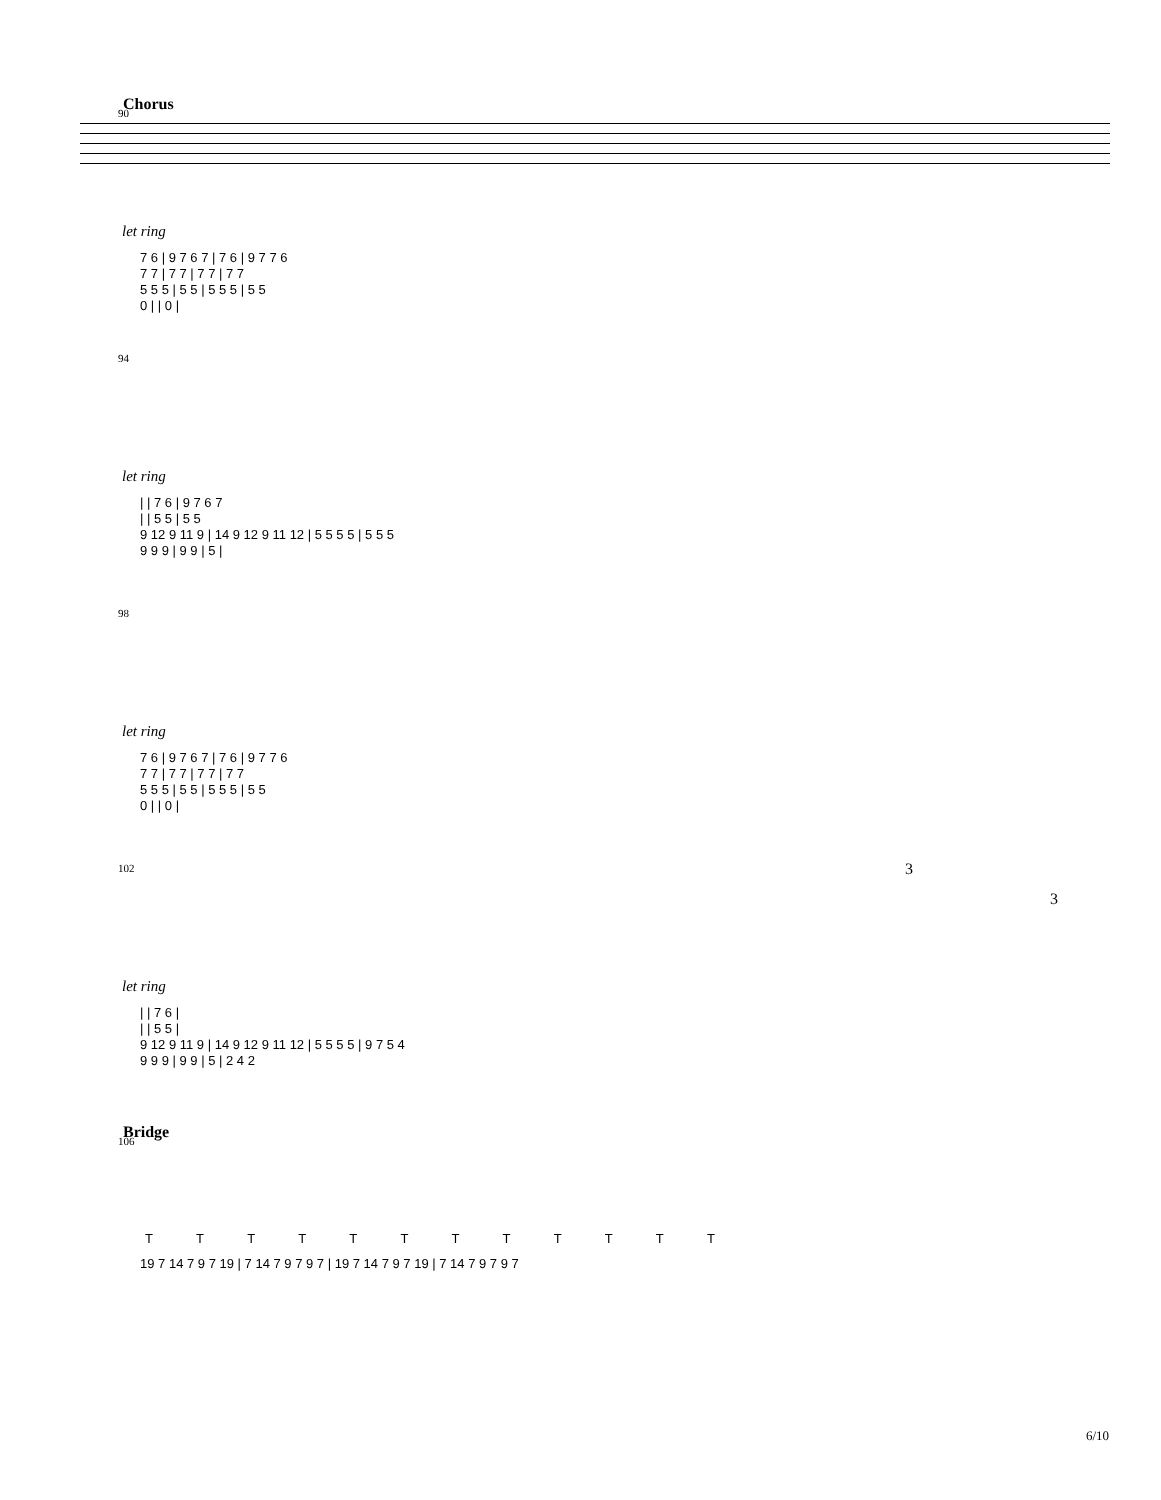Chorus
90
let ring
7 6 | 9 7 6 7 | 7 6 | 9 7 7 6
7 7 | 7 7 | 7 7 | 7 7
5 5 5 | 5 5 | 5 5 5 | 5 5
0 | | 0 |
94
let ring
| | 7 6 | 9 7 6 7
| | 5 5 | 5 5
9 12 9 11 9 | 14 9 12 9 11 12 | 5 5 5 5 | 5 5 5
9 9 9 | 9 9 | 5 |
98
let ring
7 6 | 9 7 6 7 | 7 6 | 9 7 7 6
7 7 | 7 7 | 7 7 | 7 7
5 5 5 | 5 5 | 5 5 5 | 5 5
0 | | 0 |
102 3
3
let ring
| | 7 6 |
| | 5 5 |
9 12 9 11 9 | 14 9 12 9 11 12 | 5 5 5 5 | 9 7 5 4
9 9 9 | 9 9 | 5 | 2 4 2
Bridge
106
T T T T T T T T T T T T
19 7 14 7 9 7 19 | 7 14 7 9 7 9 7 | 19 7 14 7 9 7 19 | 7 14 7 9 7 9 7
6/10